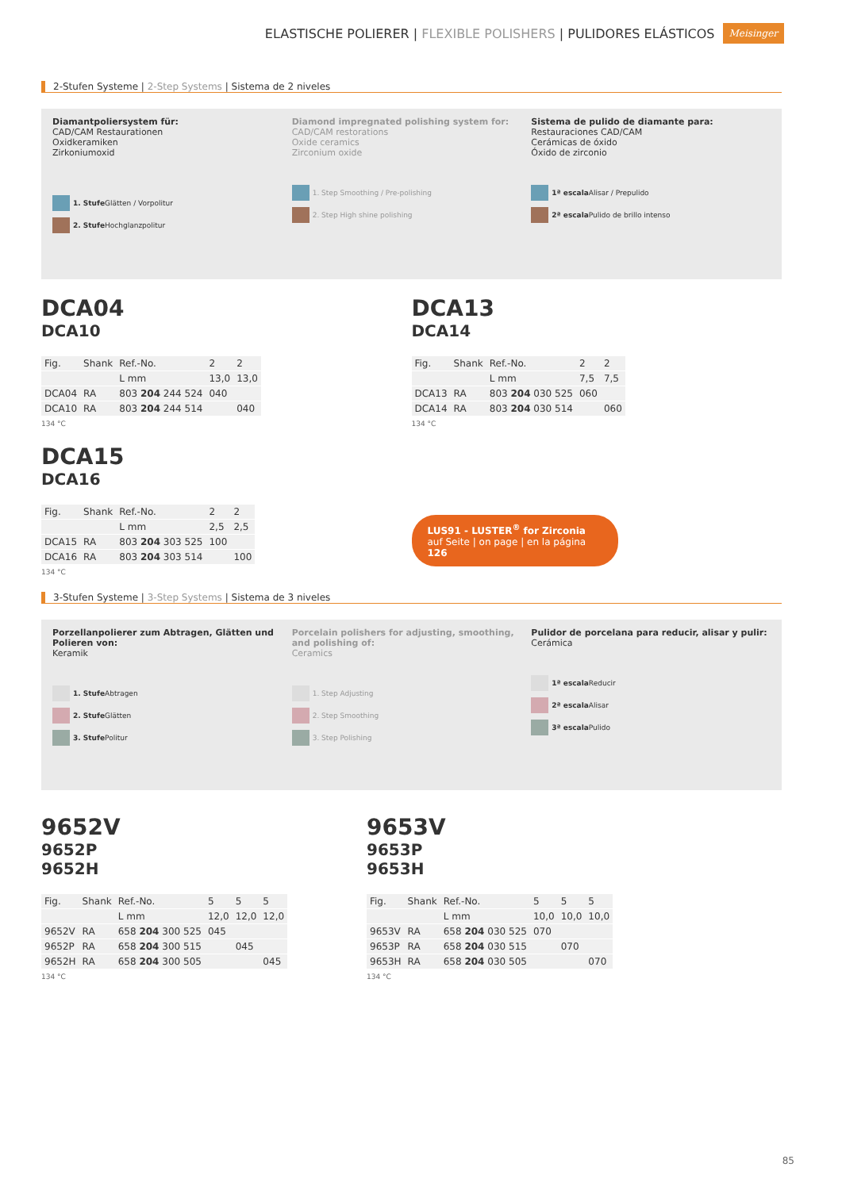ELASTISCHE POLIERER | FLEXIBLE POLISHERS | PULIDORES ELÁSTICOS Meisinger
2-Stufen Systeme | 2-Step Systems | Sistema de 2 niveles
Diamantpoliersystem für:
CAD/CAM Restaurationen
Oxidkeramiken
Zirkoniumoxid
1. Stufe Glätten / Vorpolitur
2. Stufe Hochglanzpolitur
Diamond impregnated polishing system for:
CAD/CAM restorations
Oxide ceramics
Zirconium oxide
1. Step Smoothing / Pre-polishing
2. Step High shine polishing
Sistema de pulido de diamante para:
Restauraciones CAD/CAM
Cerámicas de óxido
Óxido de zirconio
1ª escala Alisar / Prepulido
2ª escala Pulido de brillo intenso
DCA04
DCA10
| Fig. | Shank | Ref.-No. | 2 | 2 |
| | | L mm | 13,0 | 13,0 |
| DCA04 | RA | 803 204 244 524 | 040 | |
| DCA10 | RA | 803 204 244 514 | | 040 |
134 °C
DCA13
DCA14
| Fig. | Shank | Ref.-No. | 2 | 2 |
| | | L mm | 7,5 | 7,5 |
| DCA13 | RA | 803 204 030 525 | 060 | |
| DCA14 | RA | 803 204 030 514 | | 060 |
134 °C
DCA15
DCA16
| Fig. | Shank | Ref.-No. | 2 | 2 |
| | | L mm | 2,5 | 2,5 |
| DCA15 | RA | 803 204 303 525 | 100 | |
| DCA16 | RA | 803 204 303 514 | | 100 |
134 °C
LUS91 - LUSTER<sup>®</sup> for Zirconia
auf Seite | on page | en la página 126
3-Stufen Systeme | 3-Step Systems | Sistema de 3 niveles
Porzellanpolierer zum Abtragen, Glätten und Polieren von:
Keramik
1. Stufe Abtragen
2. Stufe Glätten
3. Stufe Politur
Porcelain polishers for adjusting, smoothing, and polishing of:
Ceramics
1. Step Adjusting
2. Step Smoothing
3. Step Polishing
Pulidor de porcelana para reducir, alisar y pulir:
Cerámica
1ª escala Reducir
2ª escala Alisar
3ª escala Pulido
9652V
9652P
9652H
| Fig. | Shank | Ref.-No. | 5 | 5 | 5 |
| | | L mm | 12,0 | 12,0 | 12,0 |
| 9652V | RA | 658 204 300 525 | 045 | | |
| 9652P | RA | 658 204 300 515 | | 045 | |
| 9652H | RA | 658 204 300 505 | | | 045 |
134 °C
9653V
9653P
9653H
| Fig. | Shank | Ref.-No. | 5 | 5 | 5 |
| | | L mm | 10,0 | 10,0 | 10,0 |
| 9653V | RA | 658 204 030 525 | 070 | | |
| 9653P | RA | 658 204 030 515 | | 070 | |
| 9653H | RA | 658 204 030 505 | | | 070 |
134 °C
85